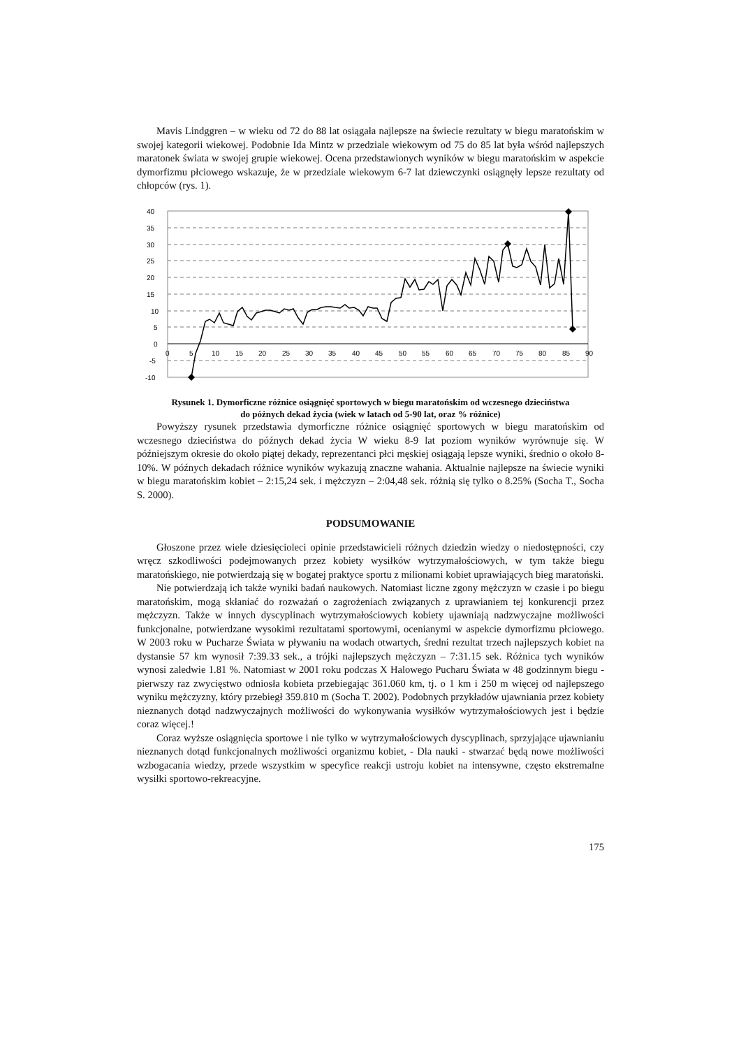Mavis Lindggren – w wieku od 72 do 88 lat osiągała najlepsze na świecie rezultaty w biegu maratońskim w swojej kategorii wiekowej. Podobnie Ida Mintz w przedziale wiekowym od 75 do 85 lat była wśród najlepszych maratonek świata w swojej grupie wiekowej. Ocena przedstawionych wyników w biegu maratońskim w aspekcie dymorfizmu płciowego wskazuje, że w przedziale wiekowym 6-7 lat dziewczynki osiągnęły lepsze rezultaty od chłopców (rys. 1).
40
35
30
25
20
15
10
5
0
-5
-10
0
5
10
15
20
25
30
35
40
45
50
55
60
65
70
75
80
85
90
Rysunek 1. Dymorficzne różnice osiągnięć sportowych w biegu maratońskim od wczesnego dzieciństwa
do późnych dekad życia (wiek w latach od 5-90 lat, oraz % różnice)
Powyższy rysunek przedstawia dymorficzne różnice osiągnięć sportowych w biegu maratońskim od wczesnego dzieciństwa do późnych dekad życia W wieku 8-9 lat poziom wyników wyrównuje się. W późniejszym okresie do około piątej dekady, reprezentanci płci męskiej osiągają lepsze wyniki, średnio o około 8-10%. W późnych dekadach różnice wyników wykazują znaczne wahania. Aktualnie najlepsze na świecie wyniki w biegu maratońskim kobiet – 2:15,24 sek. i mężczyzn – 2:04,48 sek. różnią się tylko o 8.25% (Socha T., Socha S. 2000).
PODSUMOWANIE
Głoszone przez wiele dziesięcioleci opinie przedstawicieli różnych dziedzin wiedzy o niedostępności, czy wręcz szkodliwości podejmowanych przez kobiety wysiłków wytrzymałościowych, w tym także biegu maratońskiego, nie potwierdzają się w bogatej praktyce sportu z milionami kobiet uprawiających bieg maratoński.
Nie potwierdzają ich także wyniki badań naukowych. Natomiast liczne zgony mężczyzn w czasie i po biegu maratońskim, mogą skłaniać do rozważań o zagrożeniach związanych z uprawianiem tej konkurencji przez mężczyzn. Także w innych dyscyplinach wytrzymałościowych kobiety ujawniają nadzwyczajne możliwości funkcjonalne, potwierdzane wysokimi rezultatami sportowymi, ocenianymi w aspekcie dymorfizmu płciowego. W 2003 roku w Pucharze Świata w pływaniu na wodach otwartych, średni rezultat trzech najlepszych kobiet na dystansie 57 km wynosił 7:39.33 sek., a trójki najlepszych mężczyzn – 7:31.15 sek. Różnica tych wyników wynosi zaledwie 1.81 %. Natomiast w 2001 roku podczas X Halowego Pucharu Świata w 48 godzinnym biegu - pierwszy raz zwycięstwo odniosła kobieta przebiegając 361.060 km, tj. o 1 km i 250 m więcej od najlepszego wyniku mężczyzny, który przebiegł 359.810 m (Socha T. 2002). Podobnych przykładów ujawniania przez kobiety nieznanych dotąd nadzwyczajnych możliwości do wykonywania wysiłków wytrzymałościowych jest i będzie coraz więcej.!
Coraz wyższe osiągnięcia sportowe i nie tylko w wytrzymałościowych dyscyplinach, sprzyjające ujawnianiu nieznanych dotąd funkcjonalnych możliwości organizmu kobiet, - Dla nauki - stwarzać będą nowe możliwości wzbogacania wiedzy, przede wszystkim w specyfice reakcji ustroju kobiet na intensywne, często ekstremalne wysiłki sportowo-rekreacyjne.
175